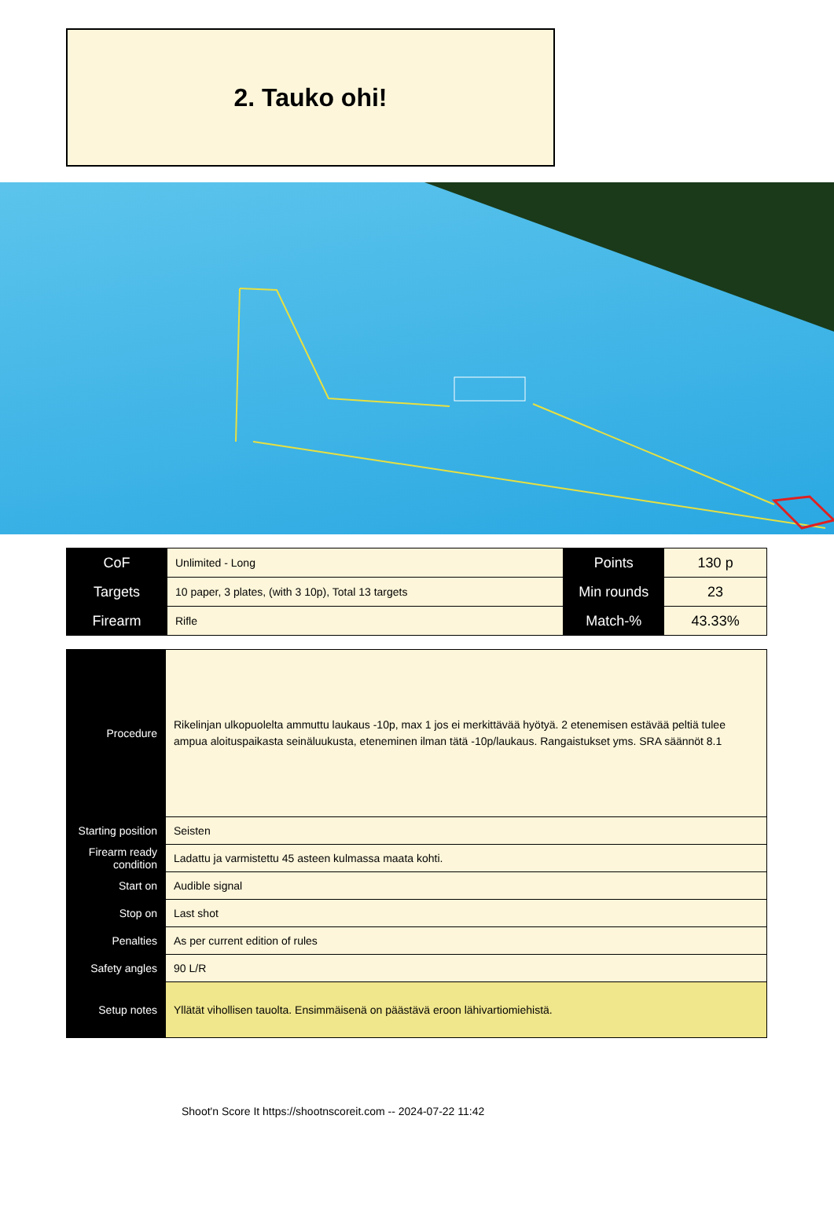2. Tauko ohi!
| CoF | Unlimited - Long | Points | 130 p |
| Targets | 10 paper, 3 plates, (with 3 10p), Total 13 targets | Min rounds | 23 |
| Firearm | Rifle | Match-% | 43.33% |
| Procedure | Rikelinjan ulkopuolelta ammuttu laukaus -10p, max 1 jos ei merkittävää hyötyä. 2 etenemisen estävää peltiä tulee ampua aloituspaikasta seinäluukusta, eteneminen ilman tätä -10p/laukaus. Rangaistukset yms. SRA säännöt 8.1 |
| Starting position | Seisten |
| Firearm ready condition | Ladattu ja varmistettu 45 asteen kulmassa maata kohti. |
| Start on | Audible signal |
| Stop on | Last shot |
| Penalties | As per current edition of rules |
| Safety angles | 90 L/R |
| Setup notes | Yllätät vihollisen tauolta. Ensimmäisenä on päästävä eroon lähivartiomiehistä. |
Shoot'n Score It https://shootnscoreit.com -- 2024-07-22 11:42